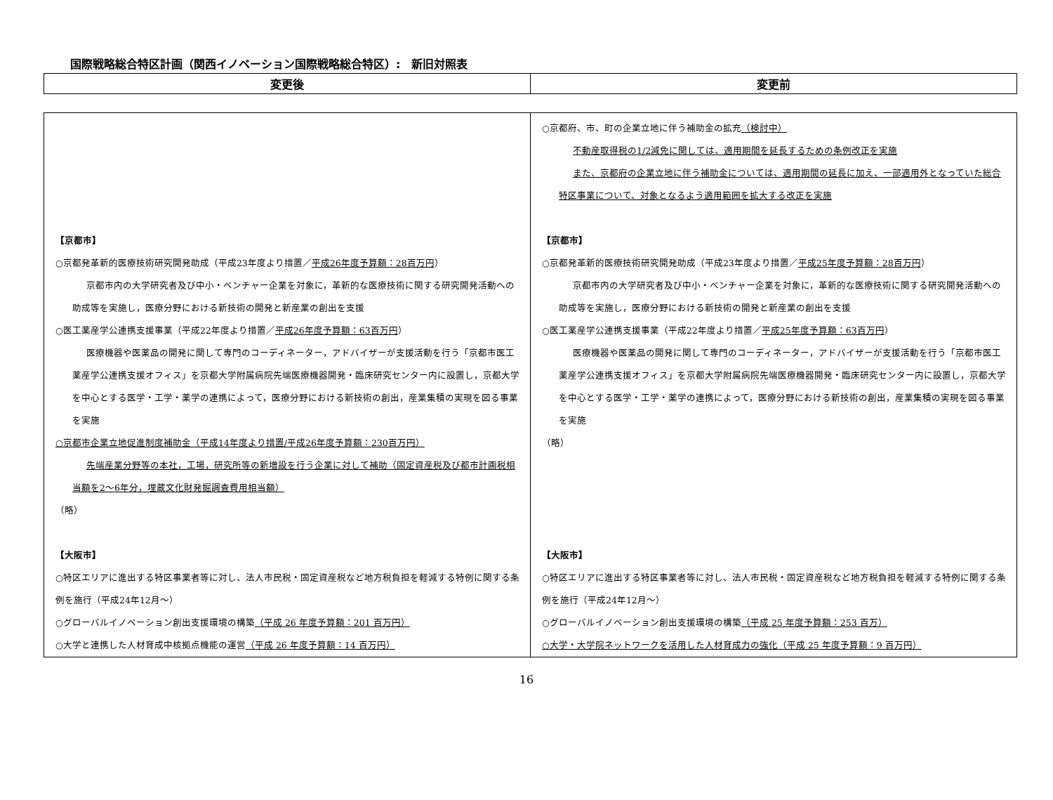国際戦略総合特区計画（関西イノベーション国際戦略総合特区）:　新旧対照表
| 変更後 | 変更前 |
| --- | --- |
| 【京都市】 ○京都発革新的医療技術研究開発助成（平成23年度より措置／ 平成26年度予算額：28百万円 ） 京都市内の大学研究者及び中小・ベンチャー企業を対象に，革新的な医療技術に関する研究開発活動への助成等を実施し，医療分野における新技術の開発と新産業の創出を支援 ○医工薬産学公連携支援事業（平成22年度より措置／ 平成26年度予算額：63百万円 ） 医療機器や医薬品の開発に関して専門のコーディネーター，アドバイザーが支援活動を行う「京都市医工薬産学公連携支援オフィス」を京都大学附属病院先端医療機器開発・臨床研究センター内に設置し，京都大学を中心とする医学・工学・薬学の連携によって，医療分野における新技術の創出，産業集積の実現を図る事業を実施 ○京都市企業立地促進制度補助金（平成14年度より措置/平成26年度予算額：230百万円） 先端産業分野等の本社，工場，研究所等の新増設を行う企業に対して補助（固定資産税及び都市計画税相当額を2～6年分，埋蔵文化財発掘調査費用相当額） （略） 【大阪市】 ○特区エリアに進出する特区事業者等に対し、法人市民税・固定資産税など地方税負担を軽減する特例に関する条例を施行（平成24年12月～） ○グローバルイノベーション創出支援環境の構築 （平成 26 年度予算額：201 百万円） ○大学と連携した人材育成中核拠点機能の運営 （平成 26 年度予算額：14 百万円） | ○京都府、市、町の企業立地に伴う補助金の拡充 （検討中） 不動産取得税の1/2減免に関しては、適用期間を延長するための条例改正を実施 また、京都府の企業立地に伴う補助金については、適用期間の延長に加え、一部適用外となっていた総合特区事業について、対象となるよう適用範囲を拡大する改正を実施 【京都市】 ○京都発革新的医療技術研究開発助成（平成23年度より措置／ 平成25年度予算額：28百万円 ） 京都市内の大学研究者及び中小・ベンチャー企業を対象に，革新的な医療技術に関する研究開発活動への助成等を実施し，医療分野における新技術の開発と新産業の創出を支援 ○医工薬産学公連携支援事業（平成22年度より措置／ 平成25年度予算額：63百万円 ） 医療機器や医薬品の開発に関して専門のコーディネーター，アドバイザーが支援活動を行う「京都市医工薬産学公連携支援オフィス」を京都大学附属病院先端医療機器開発・臨床研究センター内に設置し，京都大学を中心とする医学・工学・薬学の連携によって，医療分野における新技術の創出，産業集積の実現を図る事業を実施 （略） 【大阪市】 ○特区エリアに進出する特区事業者等に対し、法人市民税・固定資産税など地方税負担を軽減する特例に関する条例を施行（平成24年12月～） ○グローバルイノベーション創出支援環境の構築 （平成 25 年度予算額：253 百万） ○大学・大学院ネットワークを活用した人材育成力の強化（平成 25 年度予算額：9 百万円） |
16